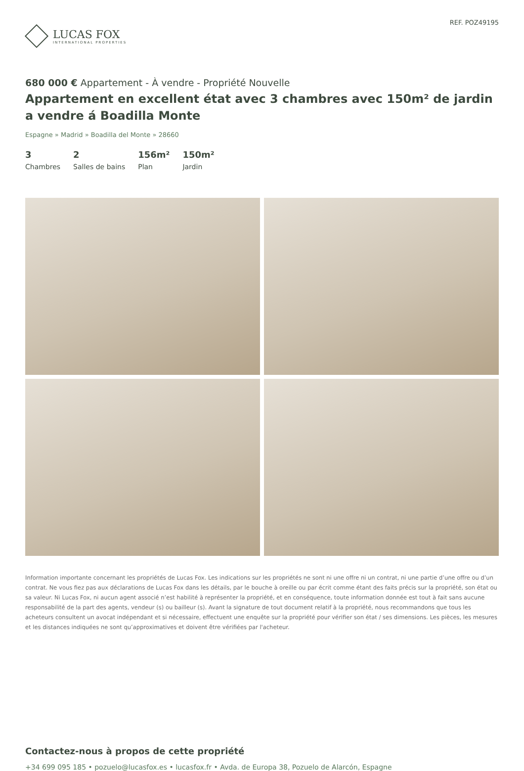LUCAS FOX
INTERNATIONAL PROPERTIES
REF. POZ49195
680 000 € Appartement - À vendre - Propriété Nouvelle
Appartement en excellent état avec 3 chambres avec 150m² de jardin a vendre á Boadilla Monte
Espagne » Madrid » Boadilla del Monte » 28660
3
Chambres
2
Salles de bains
156m²
Plan
150m²
Jardin
Information importante concernant les propriétés de Lucas Fox. Les indications sur les propriétés ne sont ni une offre ni un contrat, ni une partie d’une offre ou d’un contrat. Ne vous fiez pas aux déclarations de Lucas Fox dans les détails, par le bouche à oreille ou par écrit comme étant des faits précis sur la propriété, son état ou sa valeur. Ni Lucas Fox, ni aucun agent associé n’est habilité à représenter la propriété, et en conséquence, toute information donnée est tout à fait sans aucune responsabilité de la part des agents, vendeur (s) ou bailleur (s). Avant la signature de tout document relatif à la propriété, nous recommandons que tous les acheteurs consultent un avocat indépendant et si nécessaire, effectuent une enquête sur la propriété pour vérifier son état / ses dimensions. Les pièces, les mesures et les distances indiquées ne sont qu’approximatives et doivent être vérifiées par l'acheteur.
Contactez-nous à propos de cette propriété
+34 699 095 185 • pozuelo@lucasfox.es • lucasfox.fr • Avda. de Europa 38, Pozuelo de Alarcón, Espagne